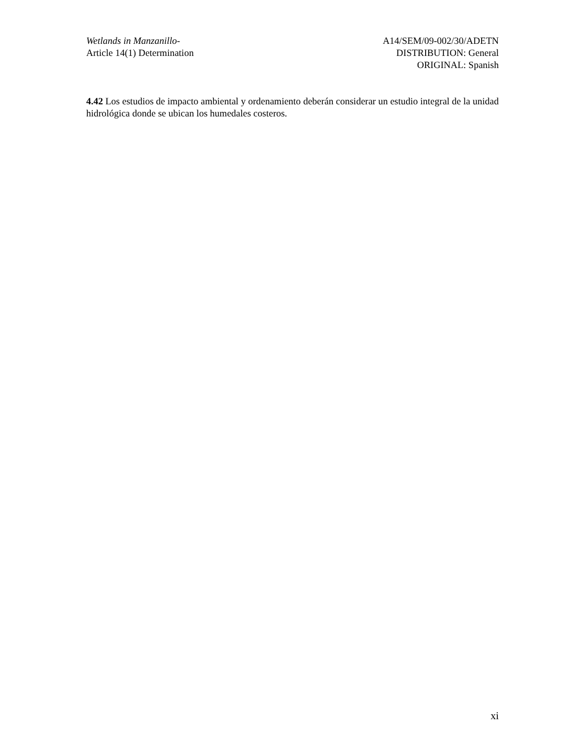Wetlands in Manzanillo-
Article 14(1) Determination
A14/SEM/09-002/30/ADETN
DISTRIBUTION: General
ORIGINAL: Spanish
4.42 Los estudios de impacto ambiental y ordenamiento deberán considerar un estudio integral de la unidad hidrológica donde se ubican los humedales costeros.
xi